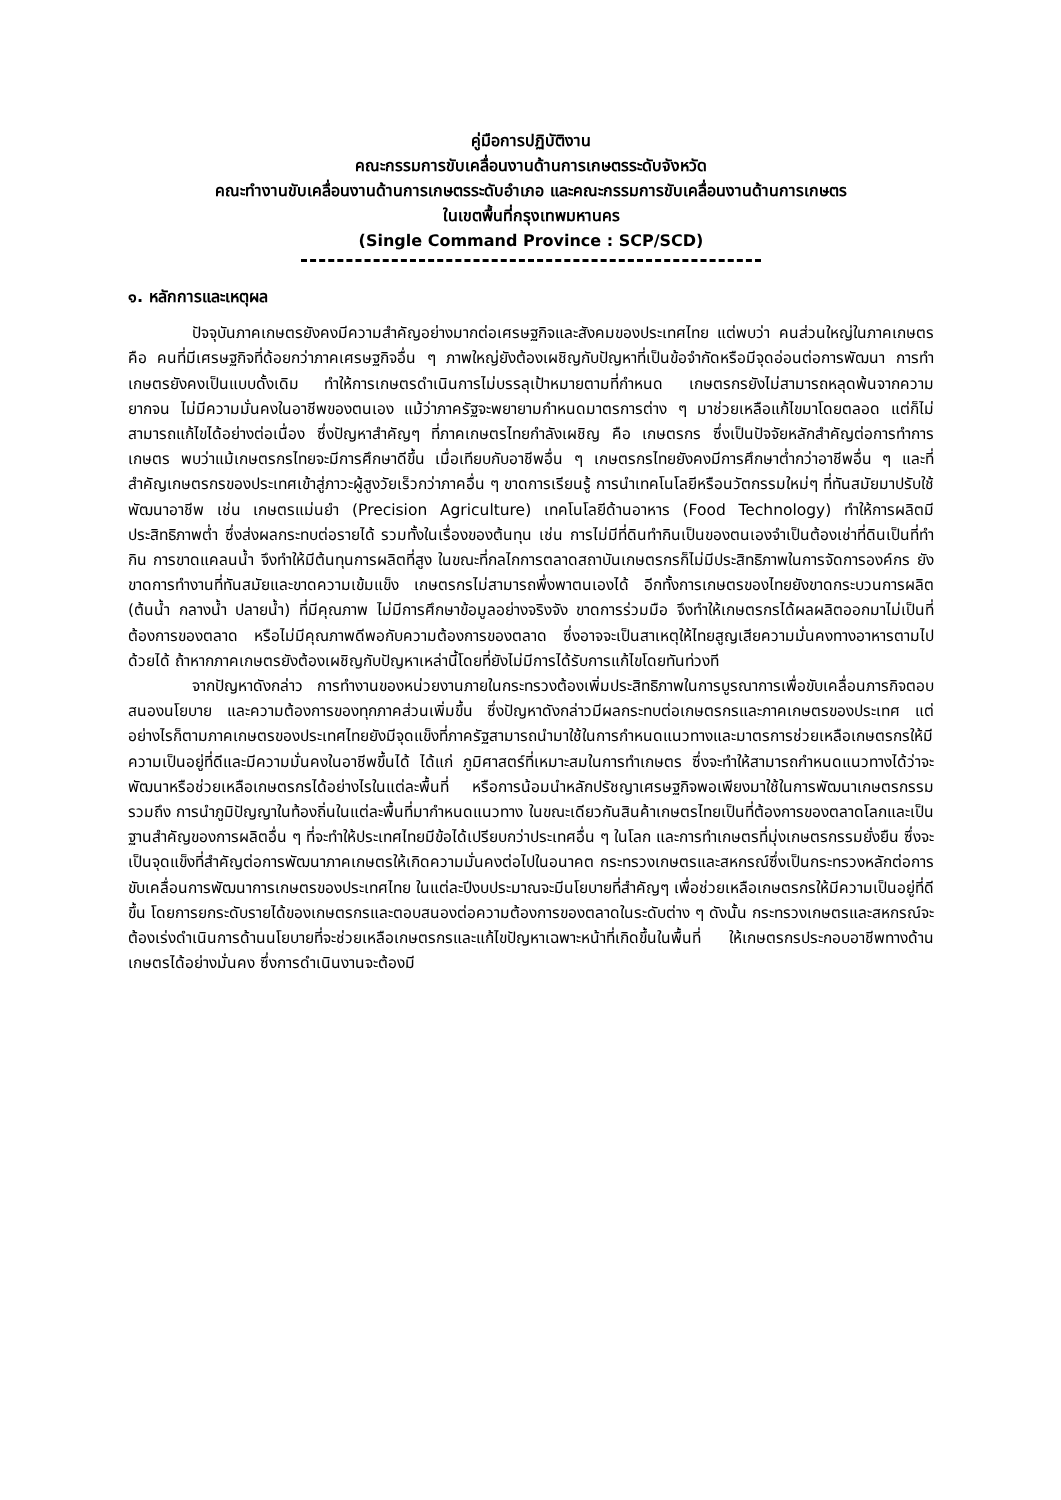คู่มือการปฏิบัติงาน
คณะกรรมการขับเคลื่อนงานด้านการเกษตรระดับจังหวัด
คณะทำงานขับเคลื่อนงานด้านการเกษตรระดับอำเภอ และคณะกรรมการขับเคลื่อนงานด้านการเกษตร
ในเขตพื้นที่กรุงเทพมหานคร
(Single Command Province : SCP/SCD)
๑. หลักการและเหตุผล
ปัจจุบันภาคเกษตรยังคงมีความสำคัญอย่างมากต่อเศรษฐกิจและสังคมของประเทศไทย แต่พบว่า คนส่วนใหญ่ในภาคเกษตร คือ คนที่มีเศรษฐกิจที่ด้อยกว่าภาคเศรษฐกิจอื่น ๆ ภาพใหญ่ยังต้องเผชิญกับปัญหาที่เป็นข้อจำกัดหรือมีจุดอ่อนต่อการพัฒนา การทำเกษตรยังคงเป็นแบบดั้งเดิม ทำให้การเกษตรดำเนินการไม่บรรลุเป้าหมายตามที่กำหนด เกษตรกรยังไม่สามารถหลุดพ้นจากความยากจน ไม่มีความมั่นคงในอาชีพของตนเอง แม้ว่าภาครัฐจะพยายามกำหนดมาตรการต่าง ๆ มาช่วยเหลือแก้ไขมาโดยตลอด แต่ก็ไม่สามารถแก้ไขได้อย่างต่อเนื่อง ซึ่งปัญหาสำคัญๆ ที่ภาคเกษตรไทยกำลังเผชิญ คือ เกษตรกร ซึ่งเป็นปัจจัยหลักสำคัญต่อการทำการเกษตร พบว่าแม้เกษตรกรไทยจะมีการศึกษาดีขึ้น เมื่อเทียบกับอาชีพอื่น ๆ เกษตรกรไทยยังคงมีการศึกษาต่ำกว่าอาชีพอื่น ๆ และที่สำคัญเกษตรกรของประเทศเข้าสู่ภาวะผู้สูงวัยเร็วกว่าภาคอื่น ๆ ขาดการเรียนรู้ การนำเทคโนโลยีหรือนวัตกรรมใหม่ๆ ที่ทันสมัยมาปรับใช้พัฒนาอาชีพ เช่น เกษตรแม่นยำ (Precision Agriculture) เทคโนโลยีด้านอาหาร (Food Technology) ทำให้การผลิตมีประสิทธิภาพต่ำ ซึ่งส่งผลกระทบต่อรายได้ รวมทั้งในเรื่องของต้นทุน เช่น การไม่มีที่ดินทำกินเป็นของตนเองจำเป็นต้องเช่าที่ดินเป็นที่ทำกิน การขาดแคลนน้ำ จึงทำให้มีต้นทุนการผลิตที่สูง ในขณะที่กลไกการตลาดสถาบันเกษตรกรก็ไม่มีประสิทธิภาพในการจัดการองค์กร ยังขาดการทำงานที่ทันสมัยและขาดความเข้มแข็ง เกษตรกรไม่สามารถพึ่งพาตนเองได้ อีกทั้งการเกษตรของไทยยังขาดกระบวนการผลิต (ต้นน้ำ กลางน้ำ ปลายน้ำ) ที่มีคุณภาพ ไม่มีการศึกษาข้อมูลอย่างจริงจัง ขาดการร่วมมือ จึงทำให้เกษตรกรได้ผลผลิตออกมาไม่เป็นที่ต้องการของตลาด หรือไม่มีคุณภาพดีพอกับความต้องการของตลาด ซึ่งอาจจะเป็นสาเหตุให้ไทยสูญเสียความมั่นคงทางอาหารตามไปด้วยได้ ถ้าหากภาคเกษตรยังต้องเผชิญกับปัญหาเหล่านี้โดยที่ยังไม่มีการได้รับการแก้ไขโดยทันท่วงที
จากปัญหาดังกล่าว การทำงานของหน่วยงานภายในกระทรวงต้องเพิ่มประสิทธิภาพในการบูรณาการเพื่อขับเคลื่อนภารกิจตอบสนองนโยบาย และความต้องการของทุกภาคส่วนเพิ่มขึ้น ซึ่งปัญหาดังกล่าวมีผลกระทบต่อเกษตรกรและภาคเกษตรของประเทศ แต่อย่างไรก็ตามภาคเกษตรของประเทศไทยยังมีจุดแข็งที่ภาครัฐสามารถนำมาใช้ในการกำหนดแนวทางและมาตรการช่วยเหลือเกษตรกรให้มีความเป็นอยู่ที่ดีและมีความมั่นคงในอาชีพขึ้นได้ ได้แก่ ภูมิศาสตร์ที่เหมาะสมในการทำเกษตร ซึ่งจะทำให้สามารถกำหนดแนวทางได้ว่าจะพัฒนาหรือช่วยเหลือเกษตรกรได้อย่างไรในแต่ละพื้นที่ หรือการน้อมนำหลักปรัชญาเศรษฐกิจพอเพียงมาใช้ในการพัฒนาเกษตรกรรม รวมถึง การนำภูมิปัญญาในท้องถิ่นในแต่ละพื้นที่มากำหนดแนวทาง ในขณะเดียวกันสินค้าเกษตรไทยเป็นที่ต้องการของตลาดโลกและเป็นฐานสำคัญของการผลิตอื่น ๆ ที่จะทำให้ประเทศไทยมีข้อได้เปรียบกว่าประเทศอื่น ๆ ในโลก และการทำเกษตรที่มุ่งเกษตรกรรมยั่งยืน ซึ่งจะเป็นจุดแข็งที่สำคัญต่อการพัฒนาภาคเกษตรให้เกิดความมั่นคงต่อไปในอนาคต กระทรวงเกษตรและสหกรณ์ซึ่งเป็นกระทรวงหลักต่อการขับเคลื่อนการพัฒนาการเกษตรของประเทศไทย ในแต่ละปีงบประมาณจะมีนโยบายที่สำคัญๆ เพื่อช่วยเหลือเกษตรกรให้มีความเป็นอยู่ที่ดีขึ้น โดยการยกระดับรายได้ของเกษตรกรและตอบสนองต่อความต้องการของตลาดในระดับต่าง ๆ ดังนั้น กระทรวงเกษตรและสหกรณ์จะต้องเร่งดำเนินการด้านนโยบายที่จะช่วยเหลือเกษตรกรและแก้ไขปัญหาเฉพาะหน้าที่เกิดขึ้นในพื้นที่ ให้เกษตรกรประกอบอาชีพทางด้านเกษตรได้อย่างมั่นคง ซึ่งการดำเนินงานจะต้องมี